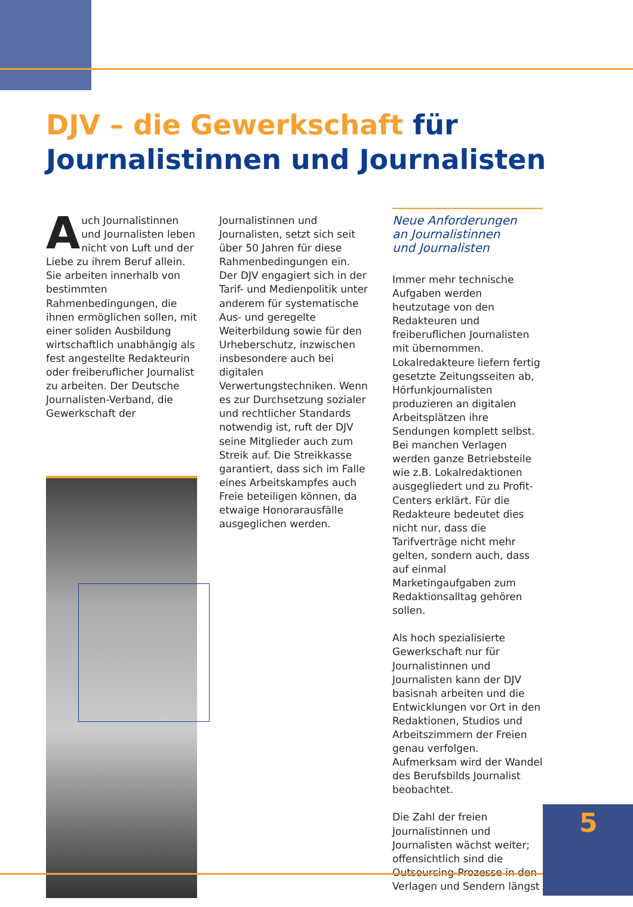DJV – die Gewerkschaft für
Journalistinnen und Journalisten
Auch Journalistinnen und Journalisten leben nicht von Luft und der Liebe zu ihrem Beruf allein. Sie arbeiten innerhalb von bestimmten Rahmenbedingungen, die ihnen ermöglichen sollen, mit einer soliden Ausbildung wirtschaftlich unabhängig als fest angestellte Redakteurin oder freiberuflicher Journalist zu arbeiten. Der Deutsche Journalisten-Verband, die Gewerkschaft der
Journalistinnen und Journalisten, setzt sich seit über 50 Jahren für diese Rahmenbedingungen ein. Der DJV engagiert sich in der Tarif- und Medienpolitik unter anderem für systematische Aus- und geregelte Weiterbildung sowie für den Urheberschutz, inzwischen insbesondere auch bei digitalen Verwertungstechniken. Wenn es zur Durchsetzung sozialer und rechtlicher Standards notwendig ist, ruft der DJV seine Mitglieder auch zum Streik auf. Die Streikkasse garantiert, dass sich im Falle eines Arbeitskampfes auch Freie beteiligen können, da etwaige Honorarausfälle ausgeglichen werden.
Neue Anforderungen
an Journalistinnen
und Journalisten
Immer mehr technische Aufgaben werden heutzutage von den Redakteuren und freiberuflichen Journalisten mit übernommen. Lokalredakteure liefern fertig gesetzte Zeitungsseiten ab, Hörfunkjournalisten produzieren an digitalen Arbeitsplätzen ihre Sendungen komplett selbst. Bei manchen Verlagen werden ganze Betriebsteile wie z.B. Lokalredaktionen ausgegliedert und zu Profit-Centers erklärt. Für die Redakteure bedeutet dies nicht nur, dass die Tarifverträge nicht mehr gelten, sondern auch, dass auf einmal Marketingaufgaben zum Redaktionsalltag gehören sollen.
Als hoch spezialisierte Gewerkschaft nur für Journalistinnen und Journalisten kann der DJV basisnah arbeiten und die Entwicklungen vor Ort in den Redaktionen, Studios und Arbeitszimmern der Freien genau verfolgen. Aufmerksam wird der Wandel des Berufsbilds Journalist beobachtet.
Die Zahl der freien Journalistinnen und Journalisten wächst weiter; offensichtlich sind die Outsourcing-Prozesse in den Verlagen und Sendern längst
5